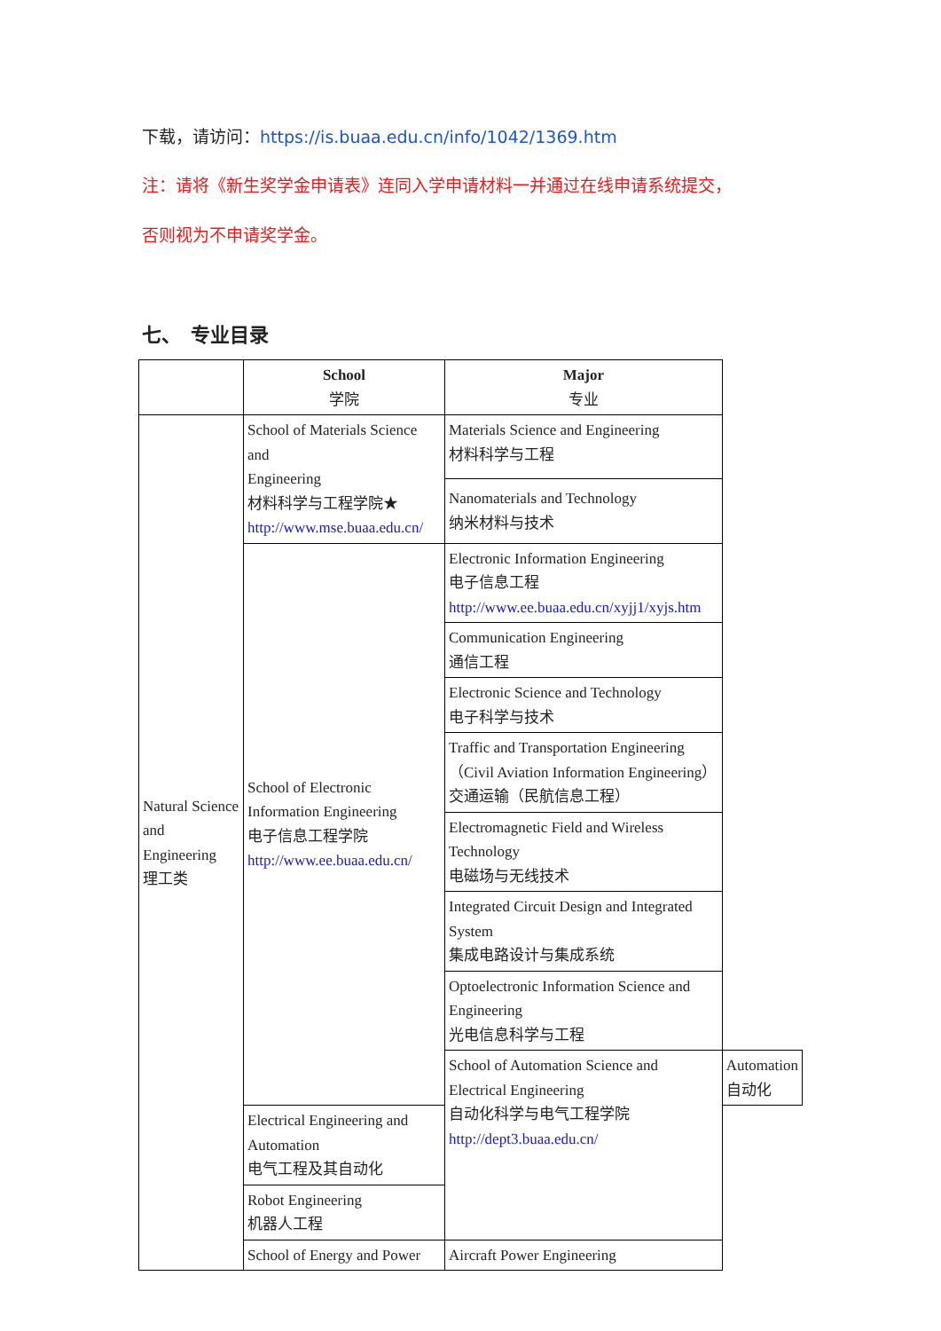下载，请访问：https://is.buaa.edu.cn/info/1042/1369.htm
注：请将《新生奖学金申请表》连同入学申请材料一并通过在线申请系统提交，
否则视为不申请奖学金。
七、　专业目录
| | School 学院 | Major 专业 | |
| --- | --- | --- | --- |
| Natural Science and Engineering 理工类 | School of Materials Science and Engineering 材料科学与工程学院★ http://www.mse.buaa.edu.cn/ | Materials Science and Engineering 材料科学与工程 | |
| | | Nanomaterials and Technology 纳米材料与技术 | |
| | School of Electronic Information Engineering 电子信息工程学院 http://www.ee.buaa.edu.cn/ | Electronic Information Engineering 电子信息工程 http://www.ee.buaa.edu.cn/xyjj1/xyjs.htm | |
| | | Communication Engineering 通信工程 | |
| | | Electronic Science and Technology 电子科学与技术 | |
| | | Traffic and Transportation Engineering（Civil Aviation Information Engineering） 交通运输（民航信息工程） | |
| | | Electromagnetic Field and Wireless Technology 电磁场与无线技术 | |
| | | Integrated Circuit Design and Integrated System 集成电路设计与集成系统 | |
| | | Optoelectronic Information Science and Engineering 光电信息科学与工程 | |
| | | School of Automation Science and Electrical Engineering 自动化科学与电气工程学院 http://dept3.buaa.edu.cn/ | Automation 自动化 |
| | Electrical Engineering and Automation 电气工程及其自动化 | | |
| | Robot Engineering 机器人工程 | | |
| | School of Energy and Power | Aircraft Power Engineering | |